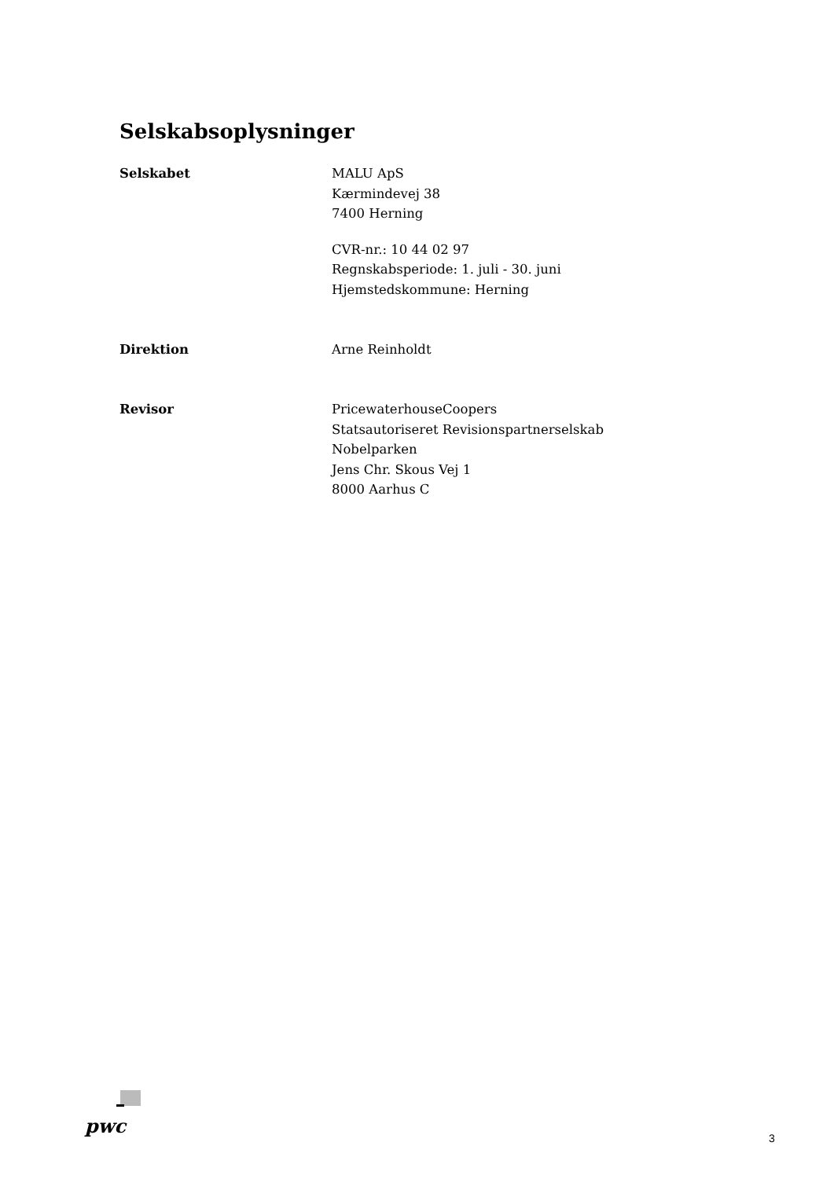Selskabsoplysninger
Selskabet MALU ApS
Kærmindevej 38
7400 Herning
CVR-nr.: 10 44 02 97
Regnskabsperiode: 1. juli - 30. juni
Hjemstedskommune: Herning
Direktion Arne Reinholdt
Revisor PricewaterhouseCoopers
Statsautoriseret Revisionspartnerselskab
Nobelparken
Jens Chr. Skous Vej 1
8000 Aarhus C
pwc
3